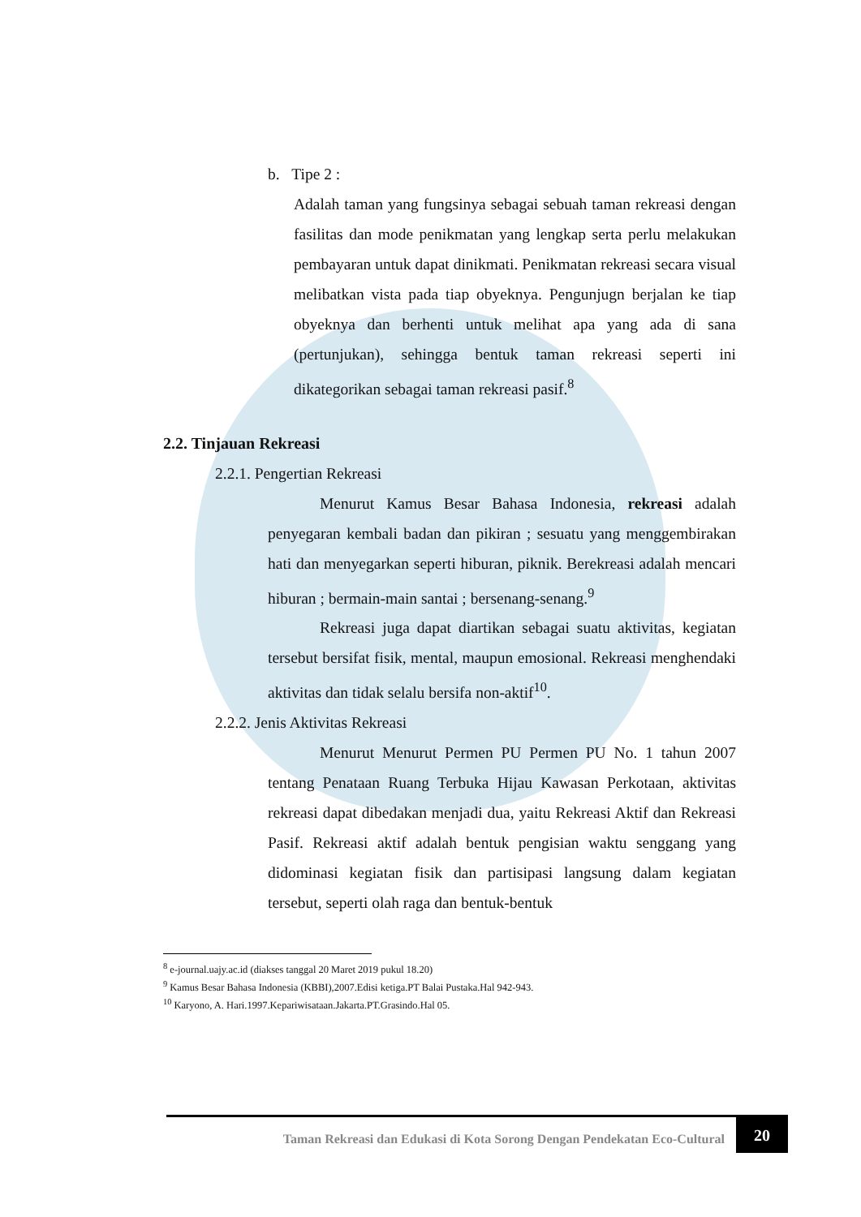b. Tipe 2 :
Adalah taman yang fungsinya sebagai sebuah taman rekreasi dengan fasilitas dan mode penikmatan yang lengkap serta perlu melakukan pembayaran untuk dapat dinikmati. Penikmatan rekreasi secara visual melibatkan vista pada tiap obyeknya. Pengunjugn berjalan ke tiap obyeknya dan berhenti untuk melihat apa yang ada di sana (pertunjukan), sehingga bentuk taman rekreasi seperti ini dikategorikan sebagai taman rekreasi pasif.<sup>8</sup>
2.2. Tinjauan Rekreasi
2.2.1. Pengertian Rekreasi
Menurut Kamus Besar Bahasa Indonesia, rekreasi adalah penyegaran kembali badan dan pikiran ; sesuatu yang menggembirakan hati dan menyegarkan seperti hiburan, piknik. Berekreasi adalah mencari hiburan ; bermain-main santai ; bersenang-senang.<sup>9</sup>
Rekreasi juga dapat diartikan sebagai suatu aktivitas, kegiatan tersebut bersifat fisik, mental, maupun emosional. Rekreasi menghendaki aktivitas dan tidak selalu bersifa non-aktif<sup>10</sup>.
2.2.2. Jenis Aktivitas Rekreasi
Menurut Menurut Permen PU Permen PU No. 1 tahun 2007 tentang Penataan Ruang Terbuka Hijau Kawasan Perkotaan, aktivitas rekreasi dapat dibedakan menjadi dua, yaitu Rekreasi Aktif dan Rekreasi Pasif. Rekreasi aktif adalah bentuk pengisian waktu senggang yang didominasi kegiatan fisik dan partisipasi langsung dalam kegiatan tersebut, seperti olah raga dan bentuk-bentuk
<sup>8</sup> e-journal.uajy.ac.id (diakses tanggal 20 Maret 2019 pukul 18.20)
<sup>9</sup> Kamus Besar Bahasa Indonesia (KBBI),2007.Edisi ketiga.PT Balai Pustaka.Hal 942-943.
<sup>10</sup> Karyono, A. Hari.1997.Kepariwisataan.Jakarta.PT.Grasindo.Hal 05.
Taman Rekreasi dan Edukasi di Kota Sorong Dengan Pendekatan Eco-Cultural 20